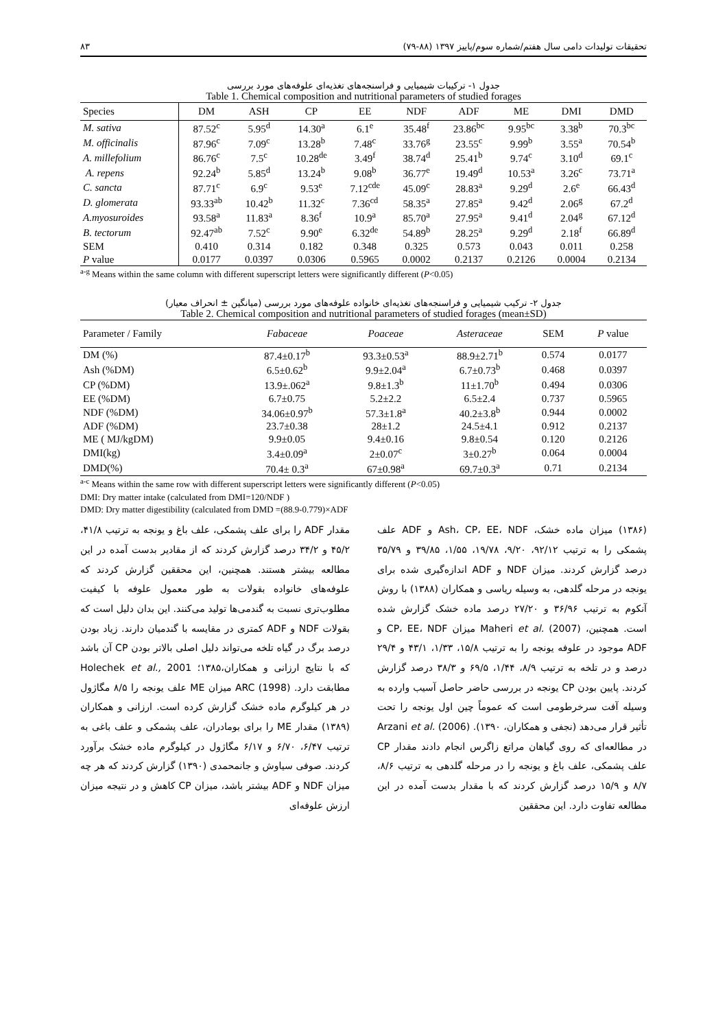تحقیقات تولیدات دامی سال هفتم/شماره سوم/پاییز ۱۳۹۷ (۸۸-۷۹) ۸۳
جدول ۱- ترکیبات شیمیایی و فراسنجه‌های تغذیه‌ای علوفه‌های مورد بررسی
Table 1. Chemical composition and nutritional parameters of studied forages
| Species | DM | ASH | CP | EE | NDF | ADF | ME | DMI | DMD |
| --- | --- | --- | --- | --- | --- | --- | --- | --- | --- |
| M. sativa | 87.52<sup>c</sup> | 5.95<sup>d</sup> | 14.30<sup>a</sup> | 6.1<sup>e</sup> | 35.48<sup>f</sup> | 23.86<sup>bc</sup> | 9.95<sup>bc</sup> | 3.38<sup>b</sup> | 70.3<sup>bc</sup> |
| M. officinalis | 87.96<sup>c</sup> | 7.09<sup>c</sup> | 13.28<sup>b</sup> | 7.48<sup>c</sup> | 33.76<sup>g</sup> | 23.55<sup>c</sup> | 9.99<sup>b</sup> | 3.55<sup>a</sup> | 70.54<sup>b</sup> |
| A. millefolium | 86.76<sup>c</sup> | 7.5<sup>c</sup> | 10.28<sup>de</sup> | 3.49<sup>f</sup> | 38.74<sup>d</sup> | 25.41<sup>b</sup> | 9.74<sup>c</sup> | 3.10<sup>d</sup> | 69.1<sup>c</sup> |
| A. repens | 92.24<sup>b</sup> | 5.85<sup>d</sup> | 13.24<sup>b</sup> | 9.08<sup>b</sup> | 36.77<sup>e</sup> | 19.49<sup>d</sup> | 10.53<sup>a</sup> | 3.26<sup>c</sup> | 73.71<sup>a</sup> |
| C. sancta | 87.71<sup>c</sup> | 6.9<sup>c</sup> | 9.53<sup>e</sup> | 7.12<sup>cde</sup> | 45.09<sup>c</sup> | 28.83<sup>a</sup> | 9.29<sup>d</sup> | 2.6<sup>e</sup> | 66.43<sup>d</sup> |
| D. glomerata | 93.33<sup>ab</sup> | 10.42<sup>b</sup> | 11.32<sup>c</sup> | 7.36<sup>cd</sup> | 58.35<sup>a</sup> | 27.85<sup>a</sup> | 9.42<sup>d</sup> | 2.06<sup>g</sup> | 67.2<sup>d</sup> |
| A.myosuroides | 93.58<sup>a</sup> | 11.83<sup>a</sup> | 8.36<sup>f</sup> | 10.9<sup>a</sup> | 85.70<sup>a</sup> | 27.95<sup>a</sup> | 9.41<sup>d</sup> | 2.04<sup>g</sup> | 67.12<sup>d</sup> |
| B. tectorum | 92.47<sup>ab</sup> | 7.52<sup>c</sup> | 9.90<sup>e</sup> | 6.32<sup>de</sup> | 54.89<sup>b</sup> | 28.25<sup>a</sup> | 9.29<sup>d</sup> | 2.18<sup>f</sup> | 66.89<sup>d</sup> |
| SEM | 0.410 | 0.314 | 0.182 | 0.348 | 0.325 | 0.573 | 0.043 | 0.011 | 0.258 |
| P value | 0.0177 | 0.0397 | 0.0306 | 0.5965 | 0.0002 | 0.2137 | 0.2126 | 0.0004 | 0.2134 |
<sup>a-g</sup> Means within the same column with different superscript letters were significantly different (P<0.05)
جدول ۲- ترکیب شیمیایی و فراسنجه‌های تغذیه‌ای خانواده علوفه‌های مورد بررسی (میانگین ± انحراف معیار)
Table 2. Chemical composition and nutritional parameters of studied forages (mean±SD)
| Parameter / Family | Fabaceae | Poaceae | Asteraceae | SEM | P value |
| --- | --- | --- | --- | --- | --- |
| DM (%) | 87.4±0.17<sup>b</sup> | 93.3±0.53<sup>a</sup> | 88.9±2.71<sup>b</sup> | 0.574 | 0.0177 |
| Ash (%DM) | 6.5±0.62<sup>b</sup> | 9.9±2.04<sup>a</sup> | 6.7±0.73<sup>b</sup> | 0.468 | 0.0397 |
| CP (%DM) | 13.9±.062<sup>a</sup> | 9.8±1.3<sup>b</sup> | 11±1.70<sup>b</sup> | 0.494 | 0.0306 |
| EE (%DM) | 6.7±0.75 | 5.2±2.2 | 6.5±2.4 | 0.737 | 0.5965 |
| NDF (%DM) | 34.06±0.97<sup>b</sup> | 57.3±1.8<sup>a</sup> | 40.2±3.8<sup>b</sup> | 0.944 | 0.0002 |
| ADF (%DM) | 23.7±0.38 | 28±1.2 | 24.5±4.1 | 0.912 | 0.2137 |
| ME ( MJ/kgDM) | 9.9±0.05 | 9.4±0.16 | 9.8±0.54 | 0.120 | 0.2126 |
| DMI(kg) | 3.4±0.09<sup>a</sup> | 2±0.07<sup>c</sup> | 3±0.27<sup>b</sup> | 0.064 | 0.0004 |
| DMD(%) | 70.4± 0.3<sup>a</sup> | 67±0.98<sup>a</sup> | 69.7±0.3<sup>a</sup> | 0.71 | 0.2134 |
<sup>a-c</sup> Means within the same row with different superscript letters were significantly different (P<0.05)
DMI: Dry matter intake (calculated from DMI=120/NDF )
DMD: Dry matter digestibility (calculated from DMD =(88.9-0.779)×ADF
(۱۳۸۶) میزان ماده خشک، Ash، CP، EE، NDF و ADF علف پشمکی را به ترتیب ۹۲/۱۲، ۹/۲۰، ۱۹/۷۸، ۱/۵۵، ۳۹/۸۵ و ۳۵/۷۹ درصد گزارش کردند. میزان NDF و ADF اندازه‌گیری شده برای یونجه در مرحله گلدهی، به وسیله ریاسی و همکاران (۱۳۸۸) با روش آنکوم به ترتیب ۳۶/۹۶ و ۲۷/۲۰ درصد ماده خشک گزارش شده است. همچنین، Maheri et al. (2007) میزان CP، EE، NDF و ADF موجود در علوفه یونجه را به ترتیب ۱۵/۸، ۱/۳۳، ۴۳/۱ و ۲۹/۴ درصد و در تلخه به ترتیب ۸/۹، ۱/۴۴، ۶۹/۵ و ۳۸/۳ درصد گزارش کردند. پایین بودن CP یونجه در بررسی حاضر حاصل آسیب وارده به وسیله آفت سرخرطومی است که عموماً چین اول یونجه را تحت تأثیر قرار می‌دهد (نجفی و همکاران، ۱۳۹۰). Arzani et al. (2006) در مطالعه‌ای که روی گیاهان مراتع زاگرس انجام دادند مقدار CP علف پشمکی، علف باغ و یونجه را در مرحله گلدهی به ترتیب ۸/۶، ۸/۷ و ۱۵/۹ درصد گزارش کردند که با مقدار بدست آمده در این مطالعه تفاوت دارد. این محققین
مقدار ADF را برای علف پشمکی، علف باغ و یونجه به ترتیب ۴۱/۸، ۴۵/۲ و ۳۴/۲ درصد گزارش کردند که از مقادیر بدست آمده در این مطالعه بیشتر هستند. همچنین، این محققین گزارش کردند که علوفه‌های خانواده بقولات به طور معمول علوفه با کیفیت مطلوب‌تری نسبت به گندمی‌ها تولید می‌کنند. این بدان دلیل است که بقولات NDF و ADF کمتری در مقایسه با گندمیان دارند. زیاد بودن درصد برگ در گیاه تلخه می‌تواند دلیل اصلی بالاتر بودن CP آن باشد که با نتایج ارزانی و همکاران،۱۳۸۵؛ Holechek et al., 2001 مطابقت دارد. ARC (1998) میزان ME علف یونجه را ۸/۵ مگاژول در هر کیلوگرم ماده خشک گزارش کرده است. ارزانی و همکاران (۱۳۸۹) مقدار ME را برای بومادران، علف پشمکی و علف باغی به ترتیب ۶/۴۷، ۶/۷۰ و ۶/۱۷ مگاژول در کیلوگرم ماده خشک برآورد کردند. صوفی سیاوش و جانمحمدی (۱۳۹۰) گزارش کردند که هر چه میزان NDF و ADF بیشتر باشد، میزان CP کاهش و در نتیجه میزان ارزش علوفه‌ای